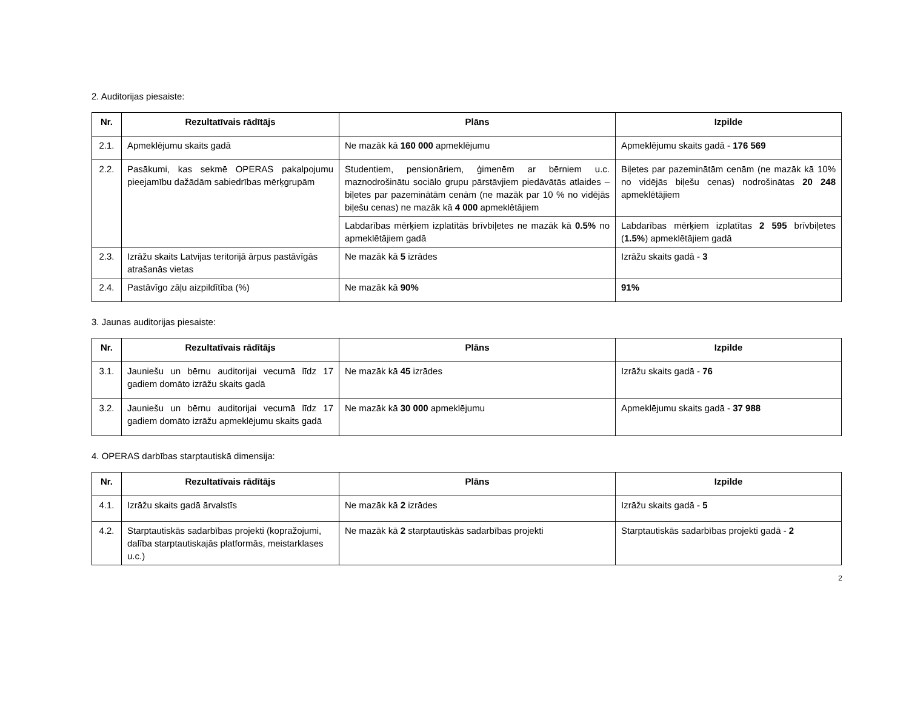2. Auditorijas piesaiste:
| Nr. | Rezultatīvais rādītājs | Plāns | Izpilde |
| --- | --- | --- | --- |
| 2.1. | Apmeklējumu skaits gadā | Ne mazāk kā 160 000 apmeklējumu | Apmeklējumu skaits gadā - 176 569 |
| 2.2. | Pasākumi, kas sekmē OPERAS pakalpojumu pieejamību dažādām sabiedrības mērķgrupām | Studentiem, pensionāriem, ģimenēm ar bērniem u.c. maznodrošinātu sociālo grupu pārstāvjiem piedāvātās atlaides – biļetes par pazeminātām cenām (ne mazāk par 10 % no vidējās biļešu cenas) ne mazāk kā 4 000 apmeklētājiem | Biļetes par pazeminātām cenām (ne mazāk kā 10% no vidējās biļešu cenas) nodrošinātas 20 248 apmeklētājiem |
| | | Labdarības mērķiem izplatītās brīvbiļetes ne mazāk kā 0.5% no apmeklētājiem gadā | Labdarības mērķiem izplatītas 2 595 brīvbiļetes ( 1.5% ) apmeklētājiem gadā |
| 2.3. | Izrāžu skaits Latvijas teritorijā ārpus pastāvīgās atrašanās vietas | Ne mazāk kā 5 izrādes | Izrāžu skaits gadā - 3 |
| 2.4. | Pastāvīgo zāļu aizpildītība (%) | Ne mazāk kā 90% | 91% |
3. Jaunas auditorijas piesaiste:
| Nr. | Rezultatīvais rādītājs | Plāns | Izpilde |
| --- | --- | --- | --- |
| 3.1. | Jauniešu un bērnu auditorijai vecumā līdz 17 gadiem domāto izrāžu skaits gadā | Ne mazāk kā 45 izrādes | Izrāžu skaits gadā - 76 |
| 3.2. | Jauniešu un bērnu auditorijai vecumā līdz 17 gadiem domāto izrāžu apmeklējumu skaits gadā | Ne mazāk kā 30 000 apmeklējumu | Apmeklējumu skaits gadā - 37 988 |
4. OPERAS darbības starptautiskā dimensija:
| Nr. | Rezultatīvais rādītājs | Plāns | Izpilde |
| --- | --- | --- | --- |
| 4.1. | Izrāžu skaits gadā ārvalstīs | Ne mazāk kā 2 izrādes | Izrāžu skaits gadā - 5 |
| 4.2. | Starptautiskās sadarbības projekti (kopražojumi, dalība starptautiskajās platformās, meistarklases u.c.) | Ne mazāk kā 2 starptautiskās sadarbības projekti | Starptautiskās sadarbības projekti gadā - 2 |
2